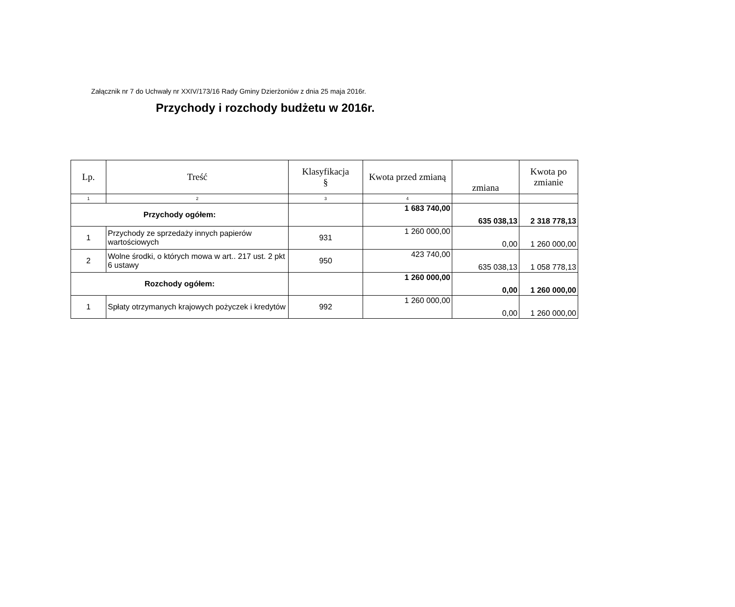Załącznik nr 7 do Uchwały nr XXIV/173/16 Rady Gminy Dzierżoniów z dnia 25 maja 2016r.
Przychody i rozchody budżetu w 2016r.
| Lp. | Treść | Klasyfikacja § | Kwota przed zmianą | zmiana | Kwota po zmianie |
| --- | --- | --- | --- | --- | --- |
| 1 | 2 | 3 | 4 | | |
| Przychody ogółem: | | | 1 683 740,00 | 635 038,13 | 2 318 778,13 |
| 1 | Przychody ze sprzedaży innych papierów wartościowych | 931 | 1 260 000,00 | 0,00 | 1 260 000,00 |
| 2 | Wolne środki, o których mowa w art.. 217 ust. 2 pkt 6 ustawy | 950 | 423 740,00 | 635 038,13 | 1 058 778,13 |
| Rozchody ogółem: | | | 1 260 000,00 | 0,00 | 1 260 000,00 |
| 1 | Spłaty otrzymanych krajowych pożyczek i kredytów | 992 | 1 260 000,00 | 0,00 | 1 260 000,00 |